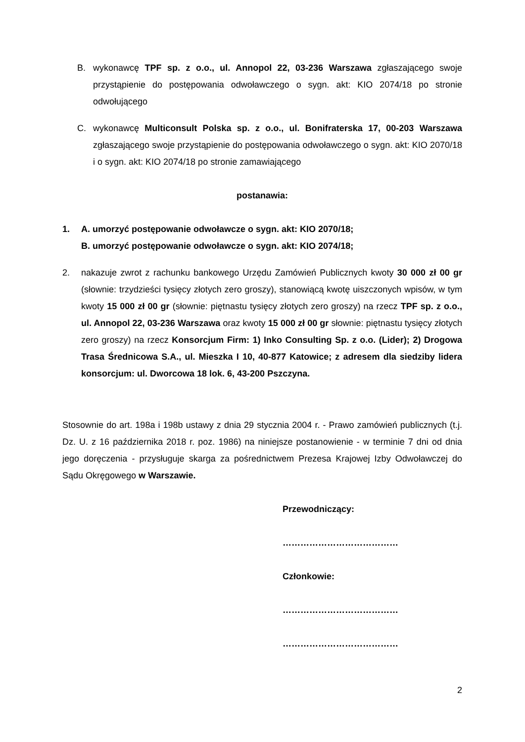B. wykonawcę TPF sp. z o.o., ul. Annopol 22, 03-236 Warszawa zgłaszającego swoje przystąpienie do postępowania odwoławczego o sygn. akt: KIO 2074/18 po stronie odwołującego
C. wykonawcę Multiconsult Polska sp. z o.o., ul. Bonifraterska 17, 00-203 Warszawa zgłaszającego swoje przystąpienie do postępowania odwoławczego o sygn. akt: KIO 2070/18 i o sygn. akt: KIO 2074/18 po stronie zamawiającego
postanawia:
1. A. umorzyć postępowanie odwoławcze o sygn. akt: KIO 2070/18;
B. umorzyć postępowanie odwoławcze o sygn. akt: KIO 2074/18;
2. nakazuje zwrot z rachunku bankowego Urzędu Zamówień Publicznych kwoty 30 000 zł 00 gr (słownie: trzydzieści tysięcy złotych zero groszy), stanowiącą kwotę uiszczonych wpisów, w tym kwoty 15 000 zł 00 gr (słownie: piętnastu tysięcy złotych zero groszy) na rzecz TPF sp. z o.o., ul. Annopol 22, 03-236 Warszawa oraz kwoty 15 000 zł 00 gr słownie: piętnastu tysięcy złotych zero groszy) na rzecz Konsorcjum Firm: 1) Inko Consulting Sp. z o.o. (Lider); 2) Drogowa Trasa Średnicowa S.A., ul. Mieszka I 10, 40-877 Katowice; z adresem dla siedziby lidera konsorcjum: ul. Dworcowa 18 lok. 6, 43-200 Pszczyna.
Stosownie do art. 198a i 198b ustawy z dnia 29 stycznia 2004 r. - Prawo zamówień publicznych (t.j. Dz. U. z 16 października 2018 r. poz. 1986) na niniejsze postanowienie - w terminie 7 dni od dnia jego doręczenia - przysługuje skarga za pośrednictwem Prezesa Krajowej Izby Odwoławczej do Sądu Okręgowego w Warszawie.
Przewodniczący:
…………………………………
Członkowie:
…………………………………
…………………………………
2